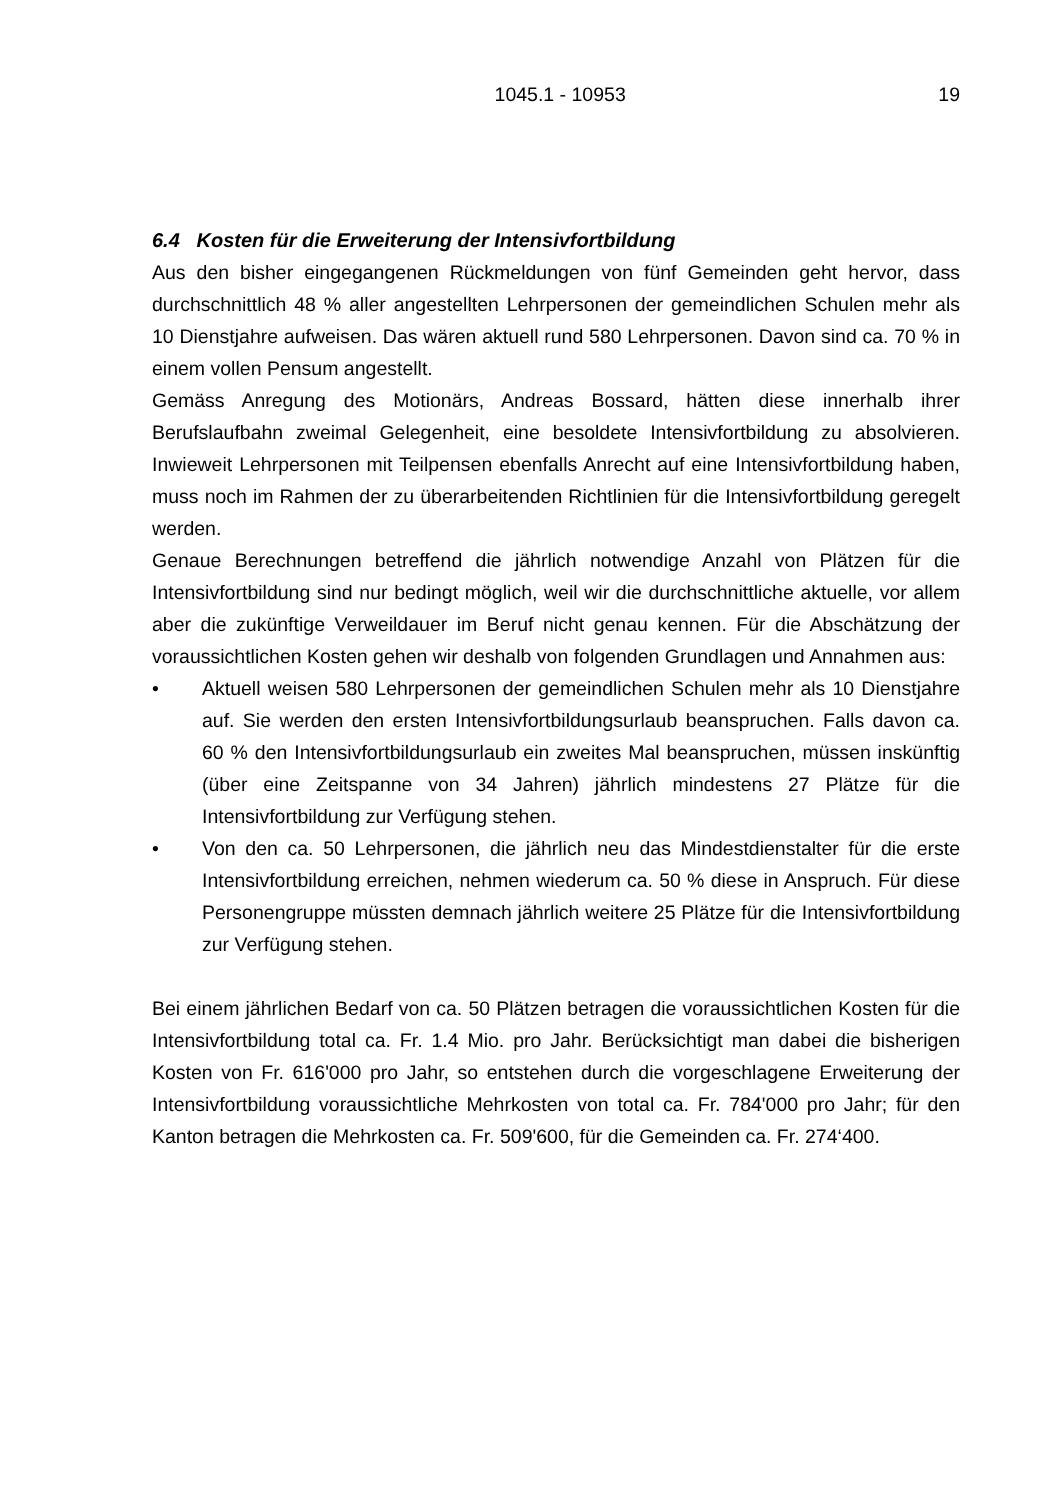1045.1 - 10953 19
6.4 Kosten für die Erweiterung der Intensivfortbildung
Aus den bisher eingegangenen Rückmeldungen von fünf Gemeinden geht hervor, dass durchschnittlich 48 % aller angestellten Lehrpersonen der gemeindlichen Schulen mehr als 10 Dienstjahre aufweisen. Das wären aktuell rund 580 Lehrpersonen. Davon sind ca. 70 % in einem vollen Pensum angestellt.
Gemäss Anregung des Motionärs, Andreas Bossard, hätten diese innerhalb ihrer Berufslaufbahn zweimal Gelegenheit, eine besoldete Intensivfortbildung zu absolvieren. Inwieweit Lehrpersonen mit Teilpensen ebenfalls Anrecht auf eine Intensivfortbildung haben, muss noch im Rahmen der zu überarbeitenden Richtlinien für die Intensivfortbildung geregelt werden.
Genaue Berechnungen betreffend die jährlich notwendige Anzahl von Plätzen für die Intensivfortbildung sind nur bedingt möglich, weil wir die durchschnittliche aktuelle, vor allem aber die zukünftige Verweildauer im Beruf nicht genau kennen. Für die Abschätzung der voraussichtlichen Kosten gehen wir deshalb von folgenden Grundlagen und Annahmen aus:
• Aktuell weisen 580 Lehrpersonen der gemeindlichen Schulen mehr als 10 Dienstjahre auf. Sie werden den ersten Intensivfortbildungsurlaub beanspruchen. Falls davon ca. 60 % den Intensivfortbildungsurlaub ein zweites Mal beanspruchen, müssen inskünftig (über eine Zeitspanne von 34 Jahren) jährlich mindestens 27 Plätze für die Intensivfortbildung zur Verfügung stehen.
• Von den ca. 50 Lehrpersonen, die jährlich neu das Mindestdienstalter für die erste Intensivfortbildung erreichen, nehmen wiederum ca. 50 % diese in Anspruch. Für diese Personengruppe müssten demnach jährlich weitere 25 Plätze für die Intensivfortbildung zur Verfügung stehen.
Bei einem jährlichen Bedarf von ca. 50 Plätzen betragen die voraussichtlichen Kosten für die Intensivfortbildung total ca. Fr. 1.4 Mio. pro Jahr. Berücksichtigt man dabei die bisherigen Kosten von Fr. 616'000 pro Jahr, so entstehen durch die vorgeschlagene Erweiterung der Intensivfortbildung voraussichtliche Mehrkosten von total ca. Fr. 784'000 pro Jahr; für den Kanton betragen die Mehrkosten ca. Fr. 509'600, für die Gemeinden ca. Fr. 274‘400.